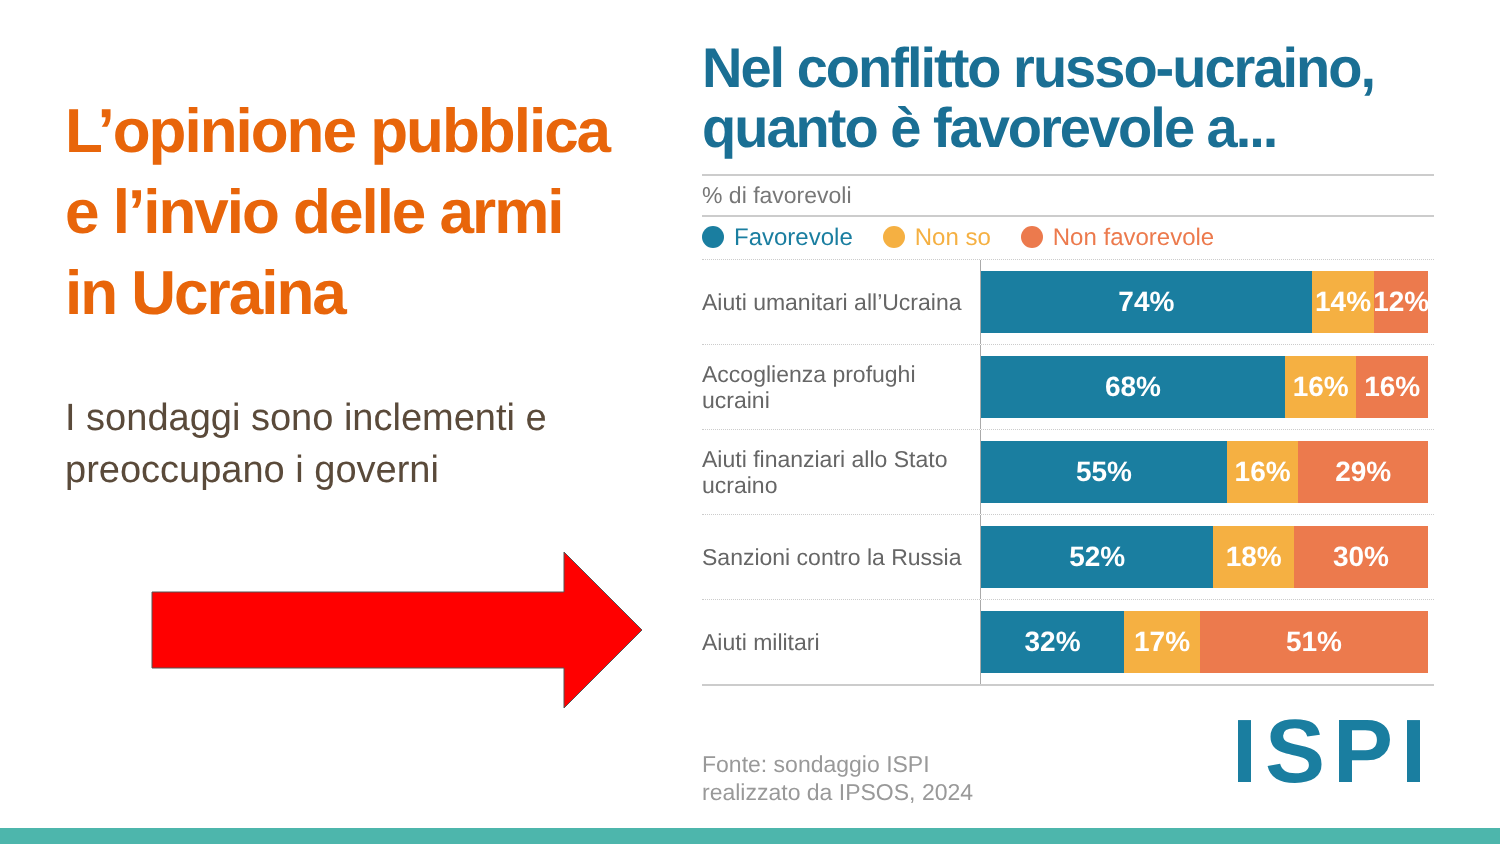L’opinione pubblica
e l’invio delle armi
in Ucraina
I sondaggi sono inclementi e preoccupano i governi
Nel conflitto russo-ucraino, quanto è favorevole a...
% di favorevoli
Favorevole Non so Non favorevole
Aiuti umanitari all’Ucraina
74% 14% 12%
Accoglienza profughi ucraini
68% 16% 16%
Aiuti finanziari allo Stato ucraino
55% 16% 29%
Sanzioni contro la Russia
52% 18% 30%
Aiuti militari
32% 17% 51%
Fonte: sondaggio ISPI
realizzato da IPSOS, 2024
ISPI